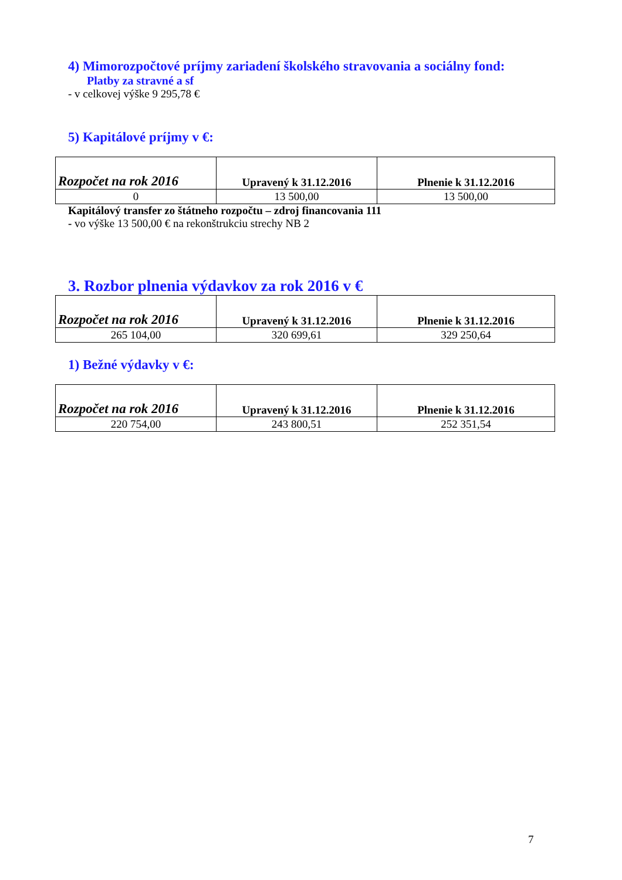4) Mimorozpočtové príjmy zariadení školského stravovania a sociálny fond:
Platby za stravné a sf
- v celkovej výške 9 295,78 €
5) Kapitálové príjmy v €:
| Rozpočet na rok 2016 | Upravený k 31.12.2016 | Plnenie k 31.12.2016 |
| --- | --- | --- |
| 0 | 13 500,00 | 13 500,00 |
Kapitálový transfer zo štátneho rozpočtu – zdroj financovania 111
- vo výške 13 500,00 € na rekonštrukciu strechy NB 2
3. Rozbor plnenia výdavkov za rok 2016 v €
| Rozpočet na rok 2016 | Upravený k 31.12.2016 | Plnenie k 31.12.2016 |
| --- | --- | --- |
| 265 104,00 | 320 699,61 | 329 250,64 |
1) Bežné výdavky v €:
| Rozpočet na rok 2016 | Upravený k 31.12.2016 | Plnenie k 31.12.2016 |
| --- | --- | --- |
| 220 754,00 | 243 800,51 | 252 351,54 |
7